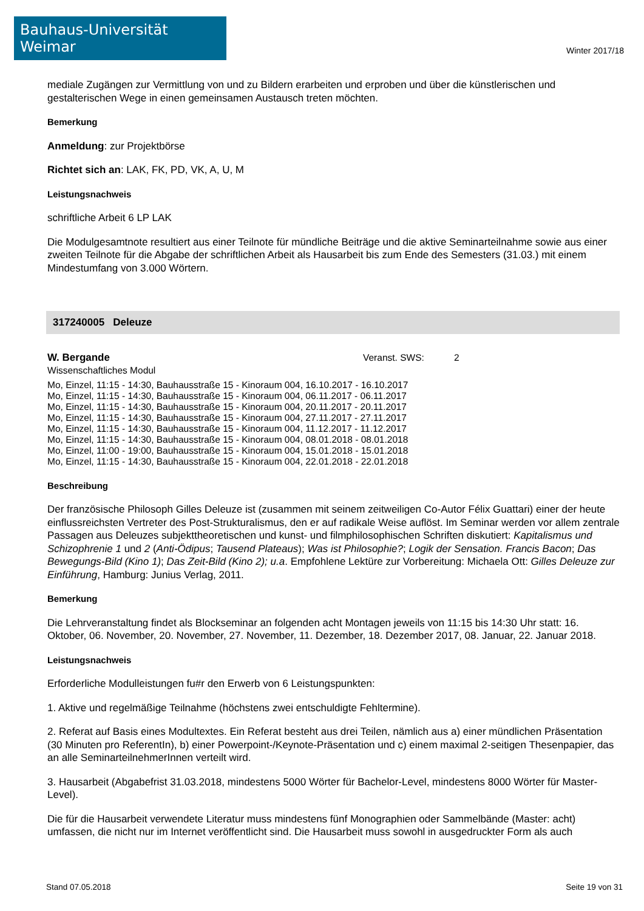Bauhaus-Universität Weimar
Winter 2017/18
mediale Zugängen zur Vermittlung von und zu Bildern erarbeiten und erproben und über die künstlerischen und gestalterischen Wege in einen gemeinsamen Austausch treten möchten.
Bemerkung
Anmeldung: zur Projektbörse
Richtet sich an: LAK, FK, PD, VK, A, U, M
Leistungsnachweis
schriftliche Arbeit 6 LP LAK
Die Modulgesamtnote resultiert aus einer Teilnote für mündliche Beiträge und die aktive Seminarteilnahme sowie aus einer zweiten Teilnote für die Abgabe der schriftlichen Arbeit als Hausarbeit bis zum Ende des Semesters (31.03.) mit einem Mindestumfang von 3.000 Wörtern.
317240005 Deleuze
W. Bergande Veranst. SWS: 2
Wissenschaftliches Modul
Mo, Einzel, 11:15 - 14:30, Bauhausstraße 15 - Kinoraum 004, 16.10.2017 - 16.10.2017
Mo, Einzel, 11:15 - 14:30, Bauhausstraße 15 - Kinoraum 004, 06.11.2017 - 06.11.2017
Mo, Einzel, 11:15 - 14:30, Bauhausstraße 15 - Kinoraum 004, 20.11.2017 - 20.11.2017
Mo, Einzel, 11:15 - 14:30, Bauhausstraße 15 - Kinoraum 004, 27.11.2017 - 27.11.2017
Mo, Einzel, 11:15 - 14:30, Bauhausstraße 15 - Kinoraum 004, 11.12.2017 - 11.12.2017
Mo, Einzel, 11:15 - 14:30, Bauhausstraße 15 - Kinoraum 004, 08.01.2018 - 08.01.2018
Mo, Einzel, 11:00 - 19:00, Bauhausstraße 15 - Kinoraum 004, 15.01.2018 - 15.01.2018
Mo, Einzel, 11:15 - 14:30, Bauhausstraße 15 - Kinoraum 004, 22.01.2018 - 22.01.2018
Beschreibung
Der französische Philosoph Gilles Deleuze ist (zusammen mit seinem zeitweiligen Co-Autor Félix Guattari) einer der heute einflussreichsten Vertreter des Post-Strukturalismus, den er auf radikale Weise auflöst. Im Seminar werden vor allem zentrale Passagen aus Deleuzes subjekttheoretischen und kunst- und filmphilosophischen Schriften diskutiert: Kapitalismus und Schizophrenie 1 und 2 (Anti-Ödipus; Tausend Plateaus); Was ist Philosophie?; Logik der Sensation. Francis Bacon; Das Bewegungs-Bild (Kino 1); Das Zeit-Bild (Kino 2); u.a. Empfohlene Lektüre zur Vorbereitung: Michaela Ott: Gilles Deleuze zur Einführung, Hamburg: Junius Verlag, 2011.
Bemerkung
Die Lehrveranstaltung findet als Blockseminar an folgenden acht Montagen jeweils von 11:15 bis 14:30 Uhr statt: 16. Oktober, 06. November, 20. November, 27. November, 11. Dezember, 18. Dezember 2017, 08. Januar, 22. Januar 2018.
Leistungsnachweis
Erforderliche Modulleistungen fu#r den Erwerb von 6 Leistungspunkten:
1. Aktive und regelmäßige Teilnahme (höchstens zwei entschuldigte Fehltermine).
2. Referat auf Basis eines Modultextes. Ein Referat besteht aus drei Teilen, nämlich aus a) einer mündlichen Präsentation (30 Minuten pro ReferentIn), b) einer Powerpoint-/Keynote-Präsentation und c) einem maximal 2-seitigen Thesenpapier, das an alle SeminarteilnehmerInnen verteilt wird.
3. Hausarbeit (Abgabefrist 31.03.2018, mindestens 5000 Wörter für Bachelor-Level, mindestens 8000 Wörter für Master-Level).
Die für die Hausarbeit verwendete Literatur muss mindestens fünf Monographien oder Sammelbände (Master: acht) umfassen, die nicht nur im Internet veröffentlicht sind. Die Hausarbeit muss sowohl in ausgedruckter Form als auch
Stand 07.05.2018 Seite 19 von 31